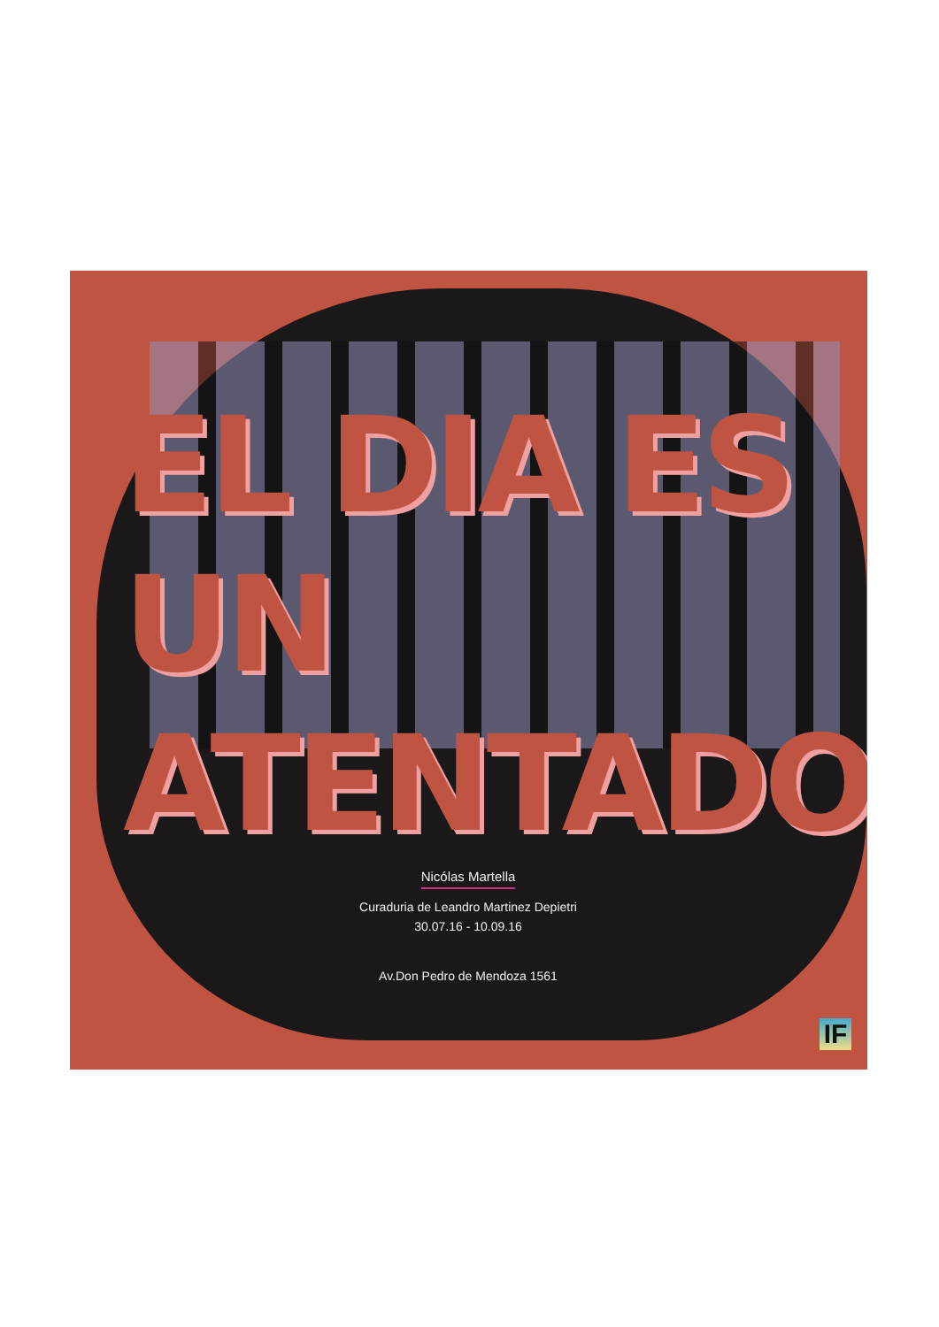EL DIA ES UN
ATENTADO
Nicólas Martella
Curaduria de Leandro Martinez Depietri
30.07.16 - 10.09.16
Av.Don Pedro de Mendoza 1561
IF